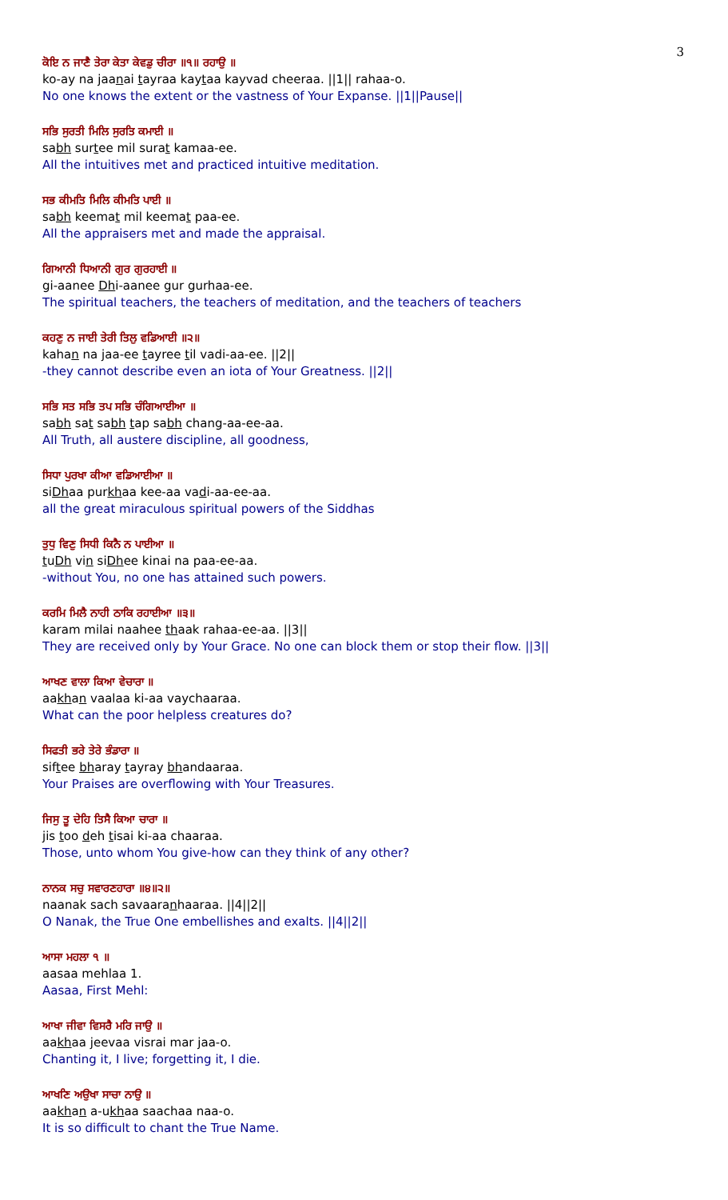3
ਕੋਇ ਨ ਜਾਣੈ ਤੇਰਾ ਕੇਤਾ ਕੇਵਡੁ ਚੀਰਾ ॥੧॥ ਰਹਾਉ ॥
ko-ay na jaanai tayraa kaytaa kayvad cheeraa. ||1|| rahaa-o.
No one knows the extent or the vastness of Your Expanse. ||1||Pause||
ਸਭਿ ਸੁਰਤੀ ਮਿਲਿ ਸੁਰਤਿ ਕਮਾਈ ॥
sabh surtee mil surat kamaa-ee.
All the intuitives met and practiced intuitive meditation.
ਸਭ ਕੀਮਤਿ ਮਿਲਿ ਕੀਮਤਿ ਪਾਈ ॥
sabh keemat mil keemat paa-ee.
All the appraisers met and made the appraisal.
ਗਿਆਨੀ ਧਿਆਨੀ ਗੁਰ ਗੁਰਹਾਈ ॥
gi-aanee Dhi-aanee gur gurhaa-ee.
The spiritual teachers, the teachers of meditation, and the teachers of teachers
ਕਹਣੁ ਨ ਜਾਈ ਤੇਰੀ ਤਿਲੁ ਵਡਿਆਈ ॥੨॥
kahan na jaa-ee tayree til vadi-aa-ee. ||2||
-they cannot describe even an iota of Your Greatness. ||2||
ਸਭਿ ਸਤ ਸਭਿ ਤਪ ਸਭਿ ਚੰਗਿਆਈਆ ॥
sabh sat sabh tap sabh chang-aa-ee-aa.
All Truth, all austere discipline, all goodness,
ਸਿਧਾ ਪੁਰਖਾ ਕੀਆ ਵਡਿਆਈਆ ॥
siDhaa purkhaa kee-aa vadi-aa-ee-aa.
all the great miraculous spiritual powers of the Siddhas
ਤੁਧੁ ਵਿਣੁ ਸਿਧੀ ਕਿਨੈ ਨ ਪਾਈਆ ॥
tuDh vin siDhee kinai na paa-ee-aa.
-without You, no one has attained such powers.
ਕਰਮਿ ਮਿਲੈ ਨਾਹੀ ਠਾਕਿ ਰਹਾਈਆ ॥੩॥
karam milai naahee thaak rahaa-ee-aa. ||3||
They are received only by Your Grace. No one can block them or stop their flow. ||3||
ਆਖਣ ਵਾਲਾ ਕਿਆ ਵੇਚਾਰਾ ॥
aakhan vaalaa ki-aa vaychaaraa.
What can the poor helpless creatures do?
ਸਿਫਤੀ ਭਰੇ ਤੇਰੇ ਭੰਡਾਰਾ ॥
siftee bharay tayray bhandaaraa.
Your Praises are overflowing with Your Treasures.
ਜਿਸੁ ਤੂ ਦੇਹਿ ਤਿਸੈ ਕਿਆ ਚਾਰਾ ॥
jis too deh tisai ki-aa chaaraa.
Those, unto whom You give-how can they think of any other?
ਨਾਨਕ ਸਚੁ ਸਵਾਰਣਹਾਰਾ ॥੪॥੨॥
naanak sach savaaranhaaraa. ||4||2||
O Nanak, the True One embellishes and exalts. ||4||2||
ਆਸਾ ਮਹਲਾ ੧ ॥
aasaa mehlaa 1.
Aasaa, First Mehl:
ਆਖਾ ਜੀਵਾ ਵਿਸਰੈ ਮਰਿ ਜਾਉ ॥
aakhaa jeevaa visrai mar jaa-o.
Chanting it, I live; forgetting it, I die.
ਆਖਣਿ ਅਉਖਾ ਸਾਚਾ ਨਾਉ ॥
aakhan a-ukhaa saachaa naa-o.
It is so difficult to chant the True Name.